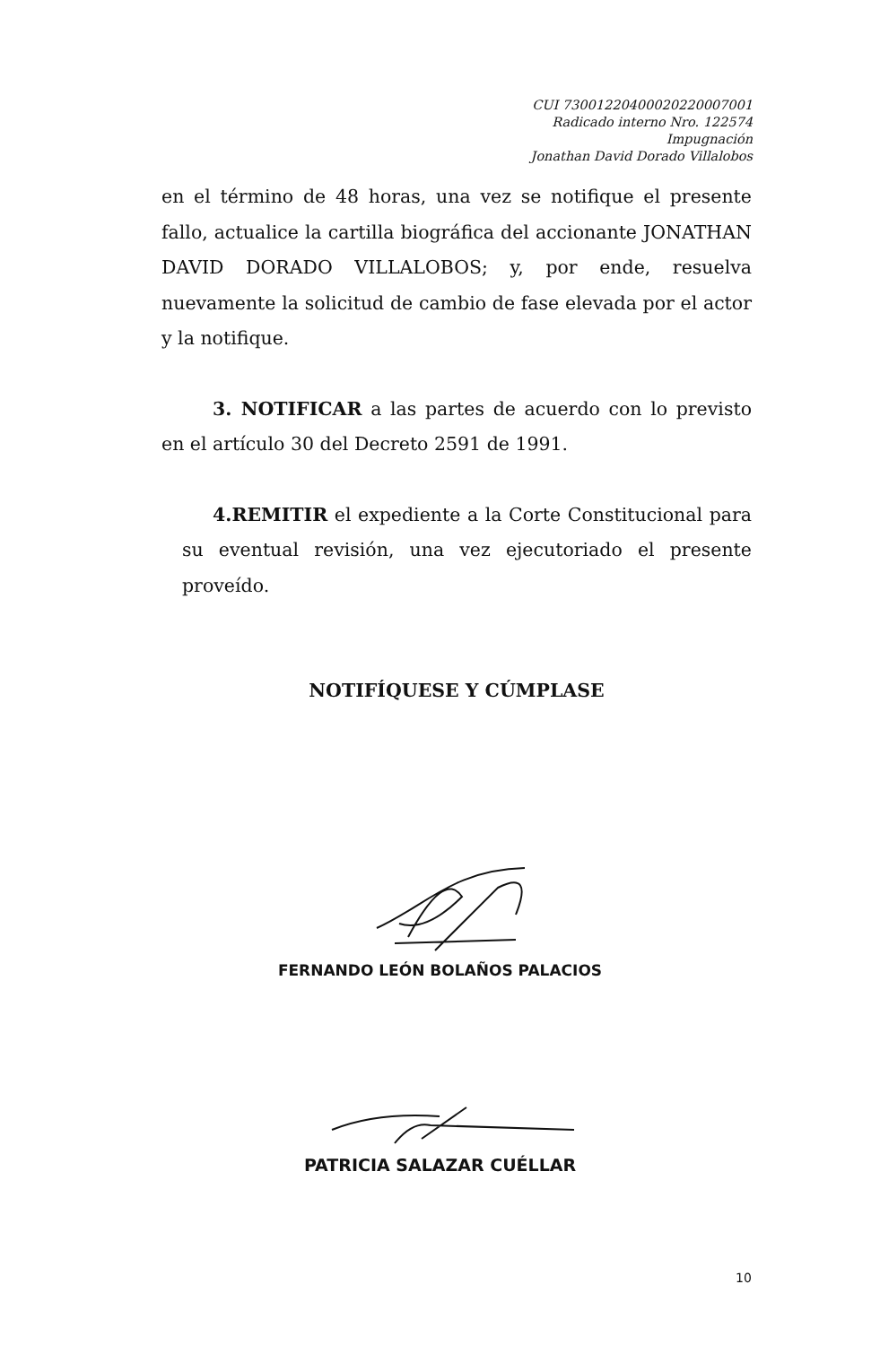CUI 73001220400020220007001
Radicado interno Nro. 122574
Impugnación
Jonathan David Dorado Villalobos
en el término de 48 horas, una vez se notifique el presente fallo, actualice la cartilla biográfica del accionante JONATHAN DAVID DORADO VILLALOBOS; y, por ende, resuelva nuevamente la solicitud de cambio de fase elevada por el actor y la notifique.
3. NOTIFICAR a las partes de acuerdo con lo previsto en el artículo 30 del Decreto 2591 de 1991.
4.REMITIR el expediente a la Corte Constitucional para su eventual revisión, una vez ejecutoriado el presente proveído.
NOTIFÍQUESE Y CÚMPLASE
FERNANDO LEÓN BOLAÑOS PALACIOS
PATRICIA SALAZAR CUÉLLAR
10